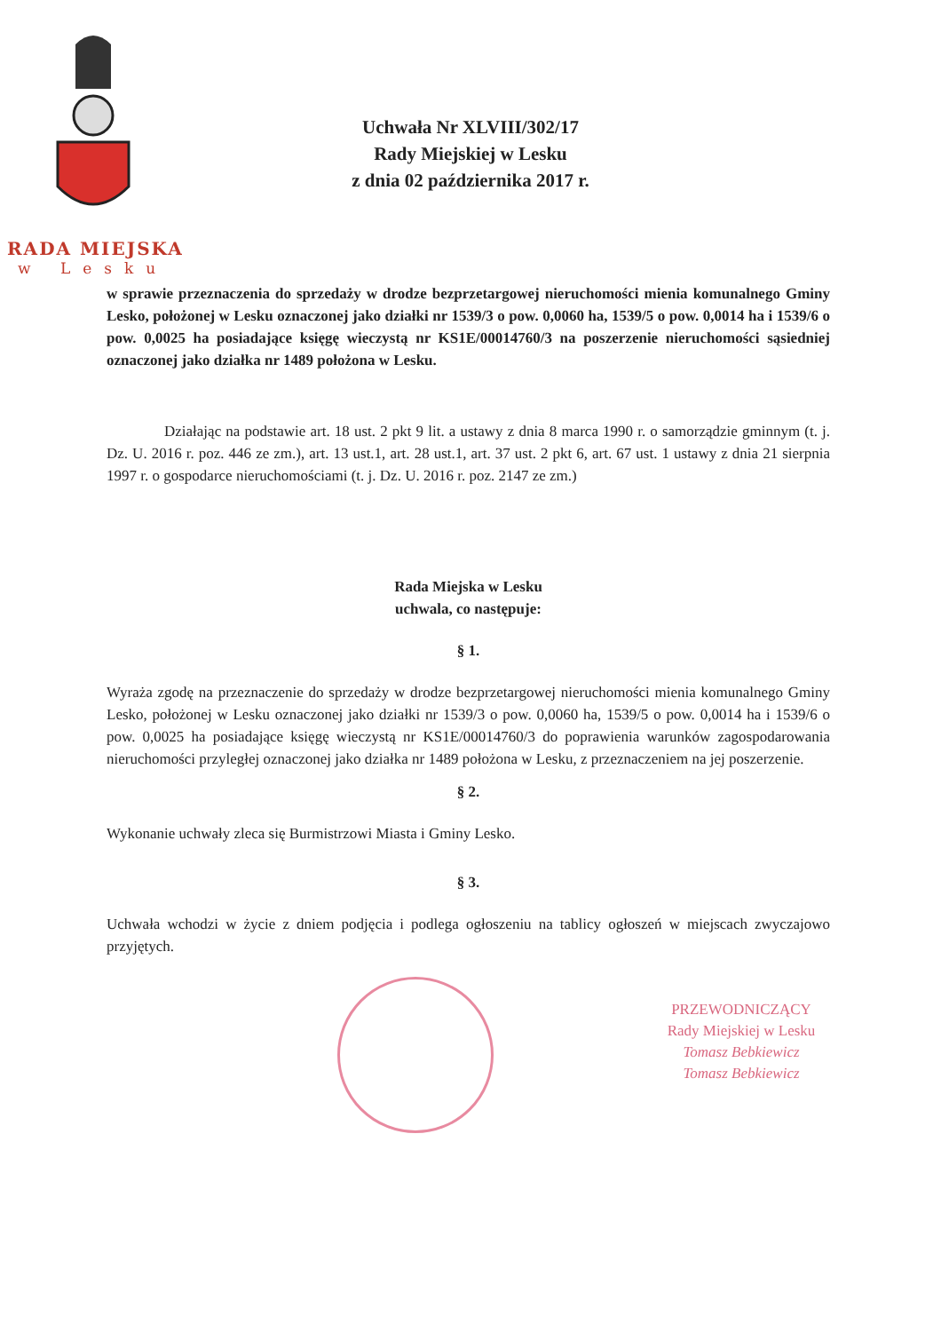RADA MIEJSKA
w Lesku
Uchwała Nr XLVIII/302/17
Rady Miejskiej w Lesku
z dnia 02 października 2017 r.
w sprawie przeznaczenia do sprzedaży w drodze bezprzetargowej nieruchomości mienia komunalnego Gminy Lesko, położonej w Lesku oznaczonej jako działki nr 1539/3 o pow. 0,0060 ha, 1539/5 o pow. 0,0014 ha i 1539/6 o pow. 0,0025 ha posiadające księgę wieczystą nr KS1E/00014760/3 na poszerzenie nieruchomości sąsiedniej oznaczonej jako działka nr 1489 położona w Lesku.
Działając na podstawie art. 18 ust. 2 pkt 9 lit. a ustawy z dnia 8 marca 1990 r. o samorządzie gminnym (t. j. Dz. U. 2016 r. poz. 446 ze zm.), art. 13 ust.1, art. 28 ust.1, art. 37 ust. 2 pkt 6, art. 67 ust. 1 ustawy z dnia 21 sierpnia 1997 r. o gospodarce nieruchomościami (t. j. Dz. U. 2016 r. poz. 2147 ze zm.)
Rada Miejska w Lesku
uchwala, co następuje:
§ 1.
Wyraża zgodę na przeznaczenie do sprzedaży w drodze bezprzetargowej nieruchomości mienia komunalnego Gminy Lesko, położonej w Lesku oznaczonej jako działki nr 1539/3 o pow. 0,0060 ha, 1539/5 o pow. 0,0014 ha i 1539/6 o pow. 0,0025 ha posiadające księgę wieczystą nr KS1E/00014760/3 do poprawienia warunków zagospodarowania nieruchomości przyległej oznaczonej jako działka nr 1489 położona w Lesku, z przeznaczeniem na jej poszerzenie.
§ 2.
Wykonanie uchwały zleca się Burmistrzowi Miasta i Gminy Lesko.
§ 3.
Uchwała wchodzi w życie z dniem podjęcia i podlega ogłoszeniu na tablicy ogłoszeń w miejscach zwyczajowo przyjętych.
PRZEWODNICZĄCY
Rady Miejskiej w Lesku
Tomasz Bebkiewicz
Tomasz Bebkiewicz